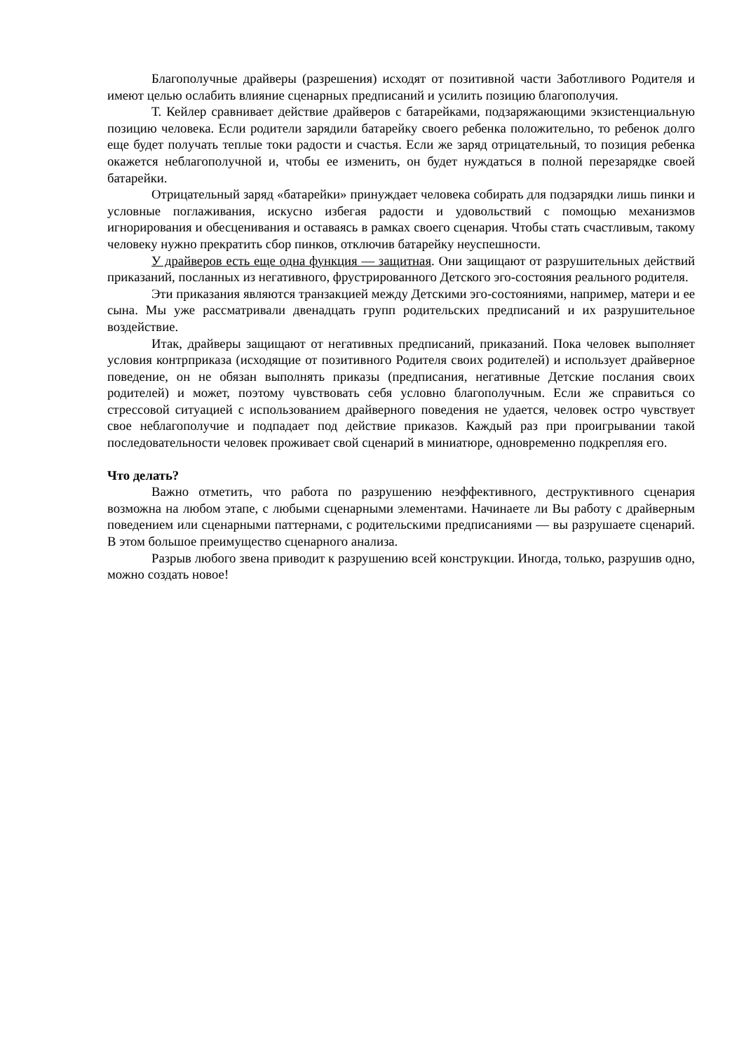Благополучные драйверы (разрешения) исходят от позитивной части Заботливого Родителя и имеют целью ослабить влияние сценарных предписаний и усилить позицию благополучия.
Т. Кейлер сравнивает действие драйверов с батарейками, подзаряжающими экзистенциальную позицию человека. Если родители зарядили батарейку своего ребенка положительно, то ребенок долго еще будет получать теплые токи радости и счастья. Если же заряд отрицательный, то позиция ребенка окажется неблагополучной и, чтобы ее изменить, он будет нуждаться в полной перезарядке своей батарейки.
Отрицательный заряд «батарейки» принуждает человека собирать для подзарядки лишь пинки и условные поглаживания, искусно избегая радости и удовольствий с помощью механизмов игнорирования и обесценивания и оставаясь в рамках своего сценария. Чтобы стать счастливым, такому человеку нужно прекратить сбор пинков, отключив батарейку неуспешности.
У драйверов есть еще одна функция — защитная. Они защищают от разрушительных действий приказаний, посланных из негативного, фрустрированного Детского эго-состояния реального родителя.
Эти приказания являются транзакцией между Детскими эго-состояниями, например, матери и ее сына. Мы уже рассматривали двенадцать групп родительских предписаний и их разрушительное воздействие.
Итак, драйверы защищают от негативных предписаний, приказаний. Пока человек выполняет условия контрприказа (исходящие от позитивного Родителя своих родителей) и использует драйверное поведение, он не обязан выполнять приказы (предписания, негативные Детские послания своих родителей) и может, поэтому чувствовать себя условно благополучным. Если же справиться со стрессовой ситуацией с использованием драйверного поведения не удается, человек остро чувствует свое неблагополучие и подпадает под действие приказов. Каждый раз при проигрывании такой последовательности человек проживает свой сценарий в миниатюре, одновременно подкрепляя его.
Что делать?
Важно отметить, что работа по разрушению неэффективного, деструктивного сценария возможна на любом этапе, с любыми сценарными элементами. Начинаете ли Вы работу с драйверным поведением или сценарными паттернами, с родительскими предписаниями — вы разрушаете сценарий. В этом большое преимущество сценарного анализа.
Разрыв любого звена приводит к разрушению всей конструкции. Иногда, только, разрушив одно, можно создать новое!